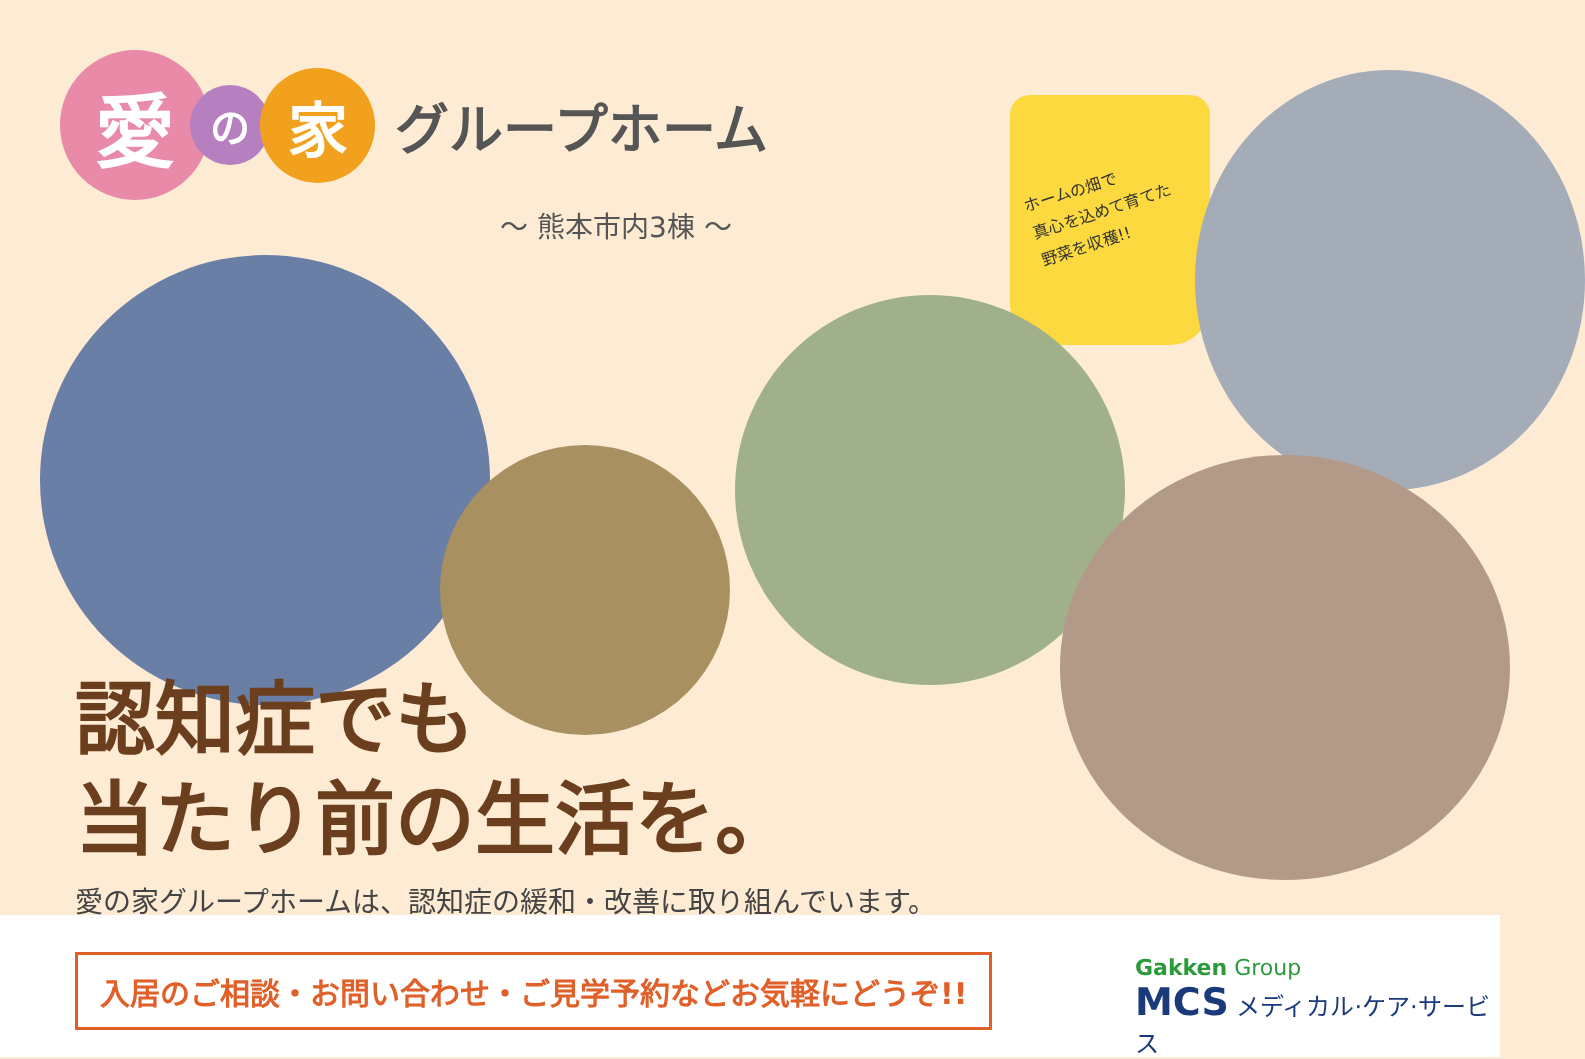愛
の
家
グループホーム
〜 熊本市内3棟 〜
ホームの畑で
真心を込めて育てた
野菜を収穫!!
認知症でも
当たり前の生活を。
愛の家グループホームは、認知症の緩和・改善に取り組んでいます。
入居のご相談・お問い合わせ・ご見学予約などお気軽にどうぞ!!
Gakken Group
MCS メディカル·ケア·サービス